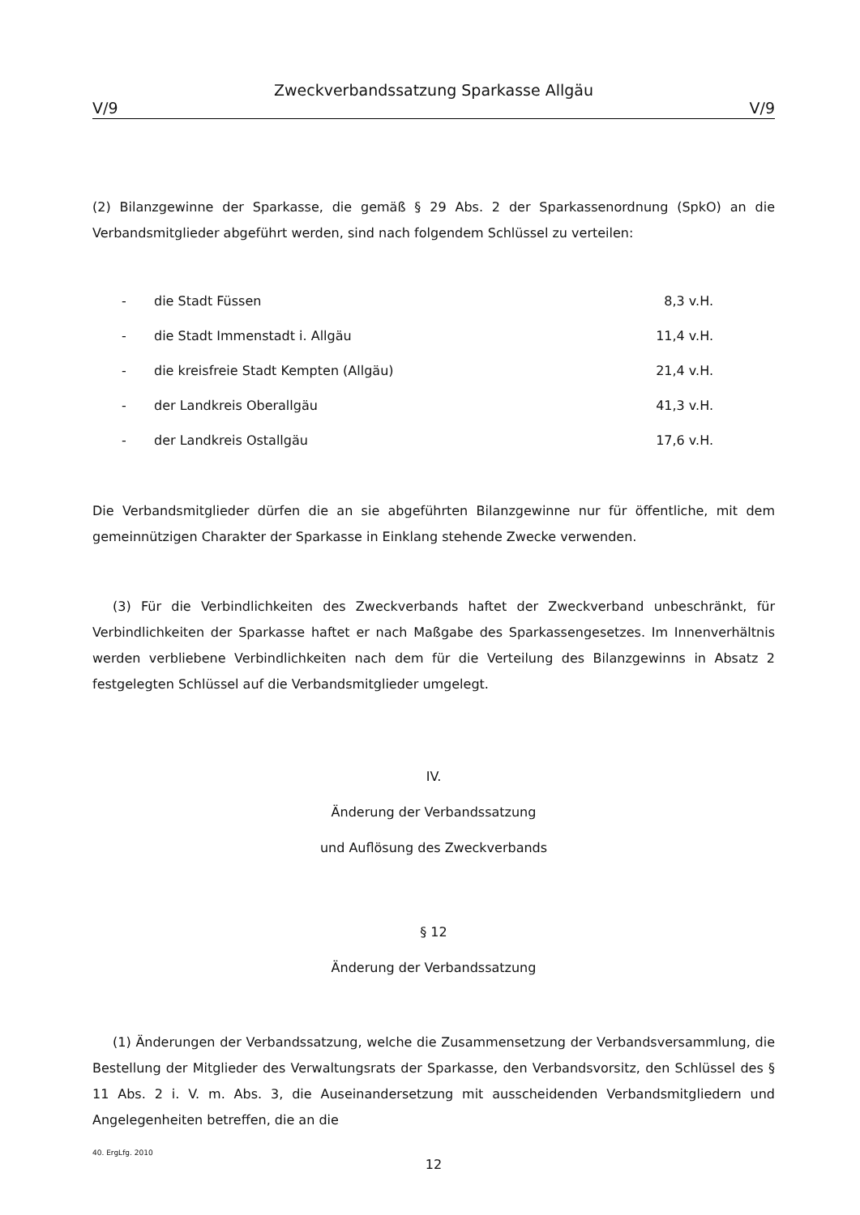Zweckverbandssatzung Sparkasse Allgäu
V/9 V/9
(2) Bilanzgewinne der Sparkasse, die gemäß § 29 Abs. 2 der Sparkassenordnung (SpkO) an die Verbandsmitglieder abgeführt werden, sind nach folgendem Schlüssel zu verteilen:
| - | die Stadt Füssen | 8,3 v.H. |
| - | die Stadt Immenstadt i. Allgäu | 11,4 v.H. |
| - | die kreisfreie Stadt Kempten (Allgäu) | 21,4 v.H. |
| - | der Landkreis Oberallgäu | 41,3 v.H. |
| - | der Landkreis Ostallgäu | 17,6 v.H. |
Die Verbandsmitglieder dürfen die an sie abgeführten Bilanzgewinne nur für öffentliche, mit dem gemeinnützigen Charakter der Sparkasse in Einklang stehende Zwecke verwenden.
(3) Für die Verbindlichkeiten des Zweckverbands haftet der Zweckverband unbeschränkt, für Verbindlichkeiten der Sparkasse haftet er nach Maßgabe des Sparkassengesetzes. Im Innenverhältnis werden verbliebene Verbindlichkeiten nach dem für die Verteilung des Bilanzgewinns in Absatz 2 festgelegten Schlüssel auf die Verbandsmitglieder umgelegt.
IV.
Änderung der Verbandssatzung
und Auflösung des Zweckverbands
§ 12
Änderung der Verbandssatzung
(1) Änderungen der Verbandssatzung, welche die Zusammensetzung der Verbands­versammlung, die Bestellung der Mitglieder des Verwaltungsrats der Sparkasse, den Verbandsvorsitz, den Schlüssel des § 11 Abs. 2 i. V. m. Abs. 3, die Auseinandersetzung mit ausscheidenden Verbandsmitgliedern und Angelegenheiten betreffen, die an die
40. ErgLfg. 2010
12